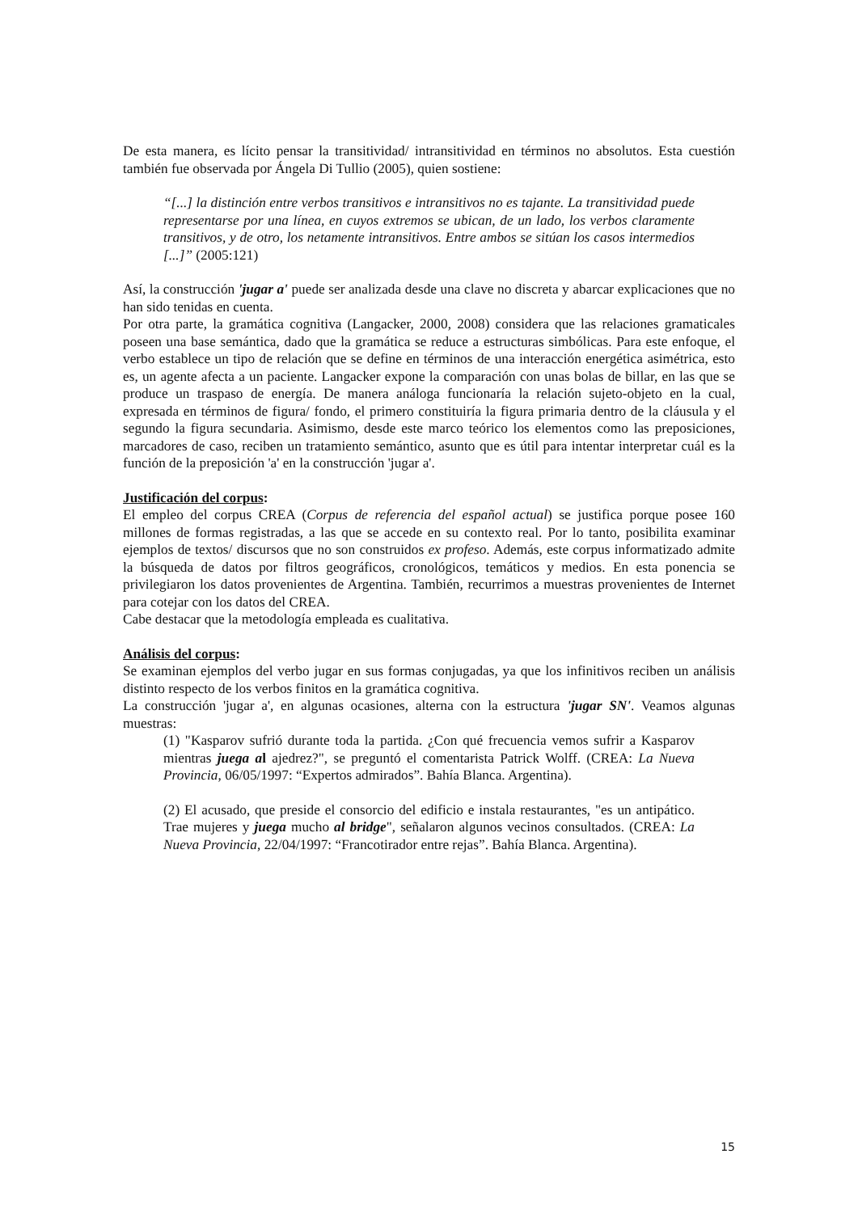De esta manera, es lícito pensar la transitividad/ intransitividad en términos no absolutos. Esta cuestión también fue observada por Ángela Di Tullio (2005), quien sostiene:
“[...] la distinción entre verbos transitivos e intransitivos no es tajante. La transitividad puede representarse por una línea, en cuyos extremos se ubican, de un lado, los verbos claramente transitivos, y de otro, los netamente intransitivos. Entre ambos se sitúan los casos intermedios [...]” (2005:121)
Así, la construcción 'jugar a' puede ser analizada desde una clave no discreta y abarcar explicaciones que no han sido tenidas en cuenta.
Por otra parte, la gramática cognitiva (Langacker, 2000, 2008) considera que las relaciones gramaticales poseen una base semántica, dado que la gramática se reduce a estructuras simbólicas. Para este enfoque, el verbo establece un tipo de relación que se define en términos de una interacción energética asimétrica, esto es, un agente afecta a un paciente. Langacker expone la comparación con unas bolas de billar, en las que se produce un traspaso de energía. De manera análoga funcionaría la relación sujeto-objeto en la cual, expresada en términos de figura/ fondo, el primero constituiría la figura primaria dentro de la cláusula y el segundo la figura secundaria. Asimismo, desde este marco teórico los elementos como las preposiciones, marcadores de caso, reciben un tratamiento semántico, asunto que es útil para intentar interpretar cuál es la función de la preposición 'a' en la construcción 'jugar a'.
Justificación del corpus:
El empleo del corpus CREA (Corpus de referencia del español actual) se justifica porque posee 160 millones de formas registradas, a las que se accede en su contexto real. Por lo tanto, posibilita examinar ejemplos de textos/ discursos que no son construidos ex profeso. Además, este corpus informatizado admite la búsqueda de datos por filtros geográficos, cronológicos, temáticos y medios. En esta ponencia se privilegiaron los datos provenientes de Argentina. También, recurrimos a muestras provenientes de Internet para cotejar con los datos del CREA.
Cabe destacar que la metodología empleada es cualitativa.
Análisis del corpus:
Se examinan ejemplos del verbo jugar en sus formas conjugadas, ya que los infinitivos reciben un análisis distinto respecto de los verbos finitos en la gramática cognitiva.
La construcción 'jugar a', en algunas ocasiones, alterna con la estructura 'jugar SN'. Veamos algunas muestras:
(1) "Kasparov sufrió durante toda la partida. ¿Con qué frecuencia vemos sufrir a Kasparov mientras juega al ajedrez?", se preguntó el comentarista Patrick Wolff. (CREA: La Nueva Provincia, 06/05/1997: “Expertos admirados”. Bahía Blanca. Argentina).
(2) El acusado, que preside el consorcio del edificio e instala restaurantes, "es un antipático. Trae mujeres y juega mucho al bridge", señalaron algunos vecinos consultados. (CREA: La Nueva Provincia, 22/04/1997: “Francotirador entre rejas”. Bahía Blanca. Argentina).
15